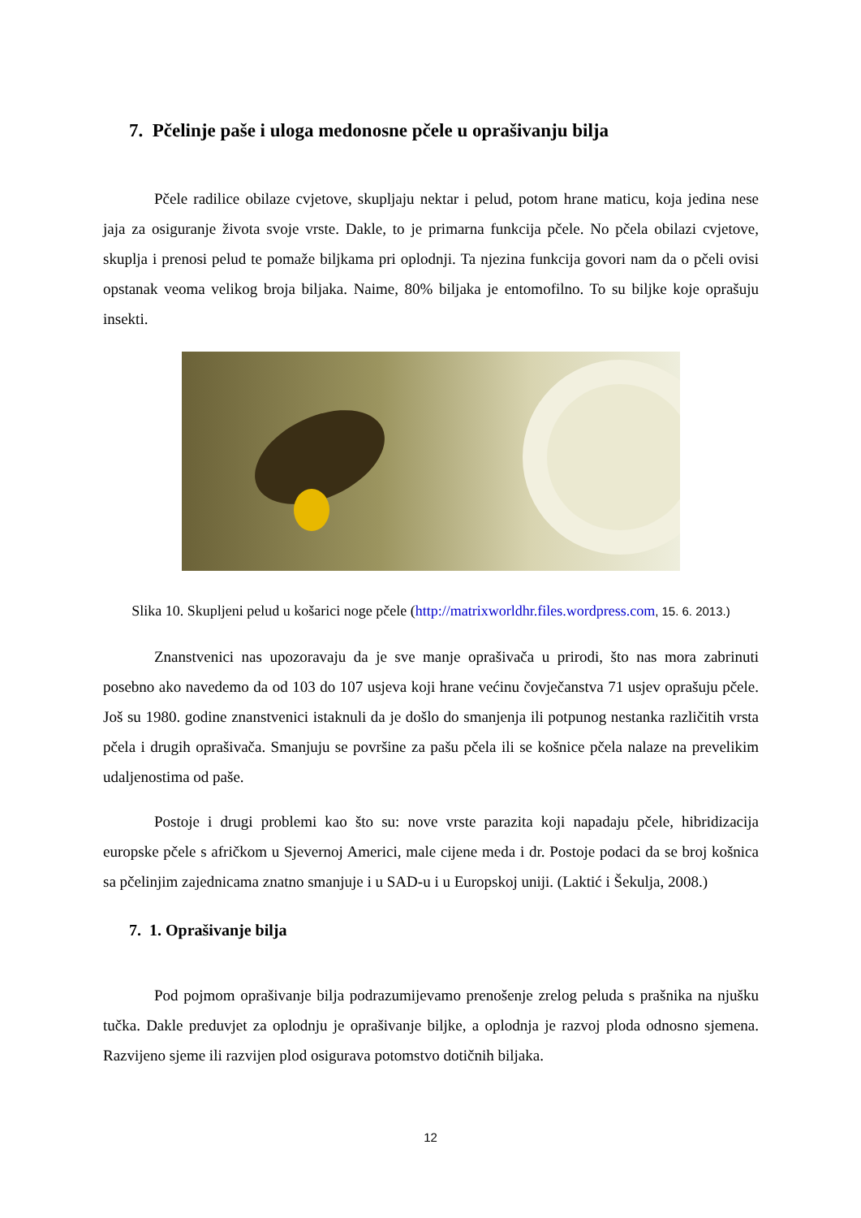7. Pčelinje paše i uloga medonosne pčele u oprašivanju bilja
Pčele radilice obilaze cvjetove, skupljaju nektar i pelud, potom hrane maticu, koja jedina nese jaja za osiguranje života svoje vrste. Dakle, to je primarna funkcija pčele. No pčela obilazi cvjetove, skuplja i prenosi pelud te pomaže biljkama pri oplodnji. Ta njezina funkcija govori nam da o pčeli ovisi opstanak veoma velikog broja biljaka. Naime, 80% biljaka je entomofilno. To su biljke koje oprašuju insekti.
Slika 10. Skupljeni pelud u košarici noge pčele (http://matrixworldhr.files.wordpress.com, 15. 6. 2013.)
Znanstvenici nas upozoravaju da je sve manje oprašivača u prirodi, što nas mora zabrinuti posebno ako navedemo da od 103 do 107 usjeva koji hrane većinu čovječanstva 71 usjev oprašuju pčele. Još su 1980. godine znanstvenici istaknuli da je došlo do smanjenja ili potpunog nestanka različitih vrsta pčela i drugih oprašivača. Smanjuju se površine za pašu pčela ili se košnice pčela nalaze na prevelikim udaljenostima od paše.
Postoje i drugi problemi kao što su: nove vrste parazita koji napadaju pčele, hibridizacija europske pčele s afričkom u Sjevernoj Americi, male cijene meda i dr. Postoje podaci da se broj košnica sa pčelinjim zajednicama znatno smanjuje i u SAD-u i u Europskoj uniji. (Laktić i Šekulja, 2008.)
7. 1. Oprašivanje bilja
Pod pojmom oprašivanje bilja podrazumijevamo prenošenje zrelog peluda s prašnika na njušku tučka. Dakle preduvjet za oplodnju je oprašivanje biljke, a oplodnja je razvoj ploda odnosno sjemena. Razvijeno sjeme ili razvijen plod osigurava potomstvo dotičnih biljaka.
12